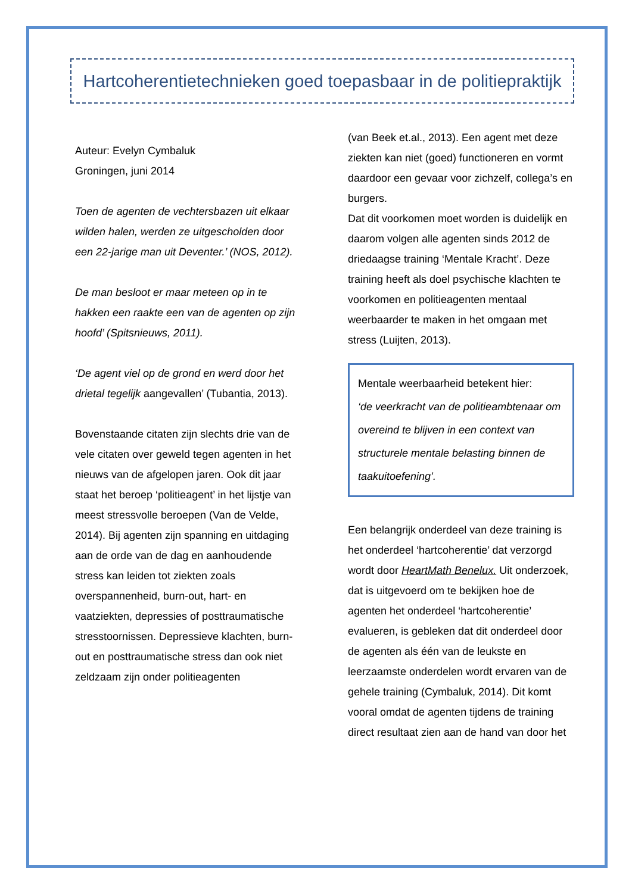Hartcoherentietechnieken goed toepasbaar in de politiepraktijk
Auteur: Evelyn Cymbaluk
Groningen, juni 2014
Toen de agenten de vechtersbazen uit elkaar wilden halen, werden ze uitgescholden door een 22-jarige man uit Deventer.’ (NOS, 2012).
De man besloot er maar meteen op in te hakken een raakte een van de agenten op zijn hoofd’ (Spitsnieuws, 2011).
‘De agent viel op de grond en werd door het drietal tegelijk aangevallen’ (Tubantia, 2013).
Bovenstaande citaten zijn slechts drie van de vele citaten over geweld tegen agenten in het nieuws van de afgelopen jaren. Ook dit jaar staat het beroep ‘politieagent’ in het lijstje van meest stressvolle beroepen (Van de Velde, 2014). Bij agenten zijn spanning en uitdaging aan de orde van de dag en aanhoudende stress kan leiden tot ziekten zoals overspannenheid, burn-out, hart- en vaatziekten, depressies of posttraumatische stresstoornissen. Depressieve klachten, burn-out en posttraumatische stress dan ook niet zeldzaam zijn onder politieagenten
(van Beek et.al., 2013). Een agent met deze ziekten kan niet (goed) functioneren en vormt daardoor een gevaar voor zichzelf, collega’s en burgers.
Dat dit voorkomen moet worden is duidelijk en daarom volgen alle agenten sinds 2012 de driedaagse training ‘Mentale Kracht’. Deze training heeft als doel psychische klachten te voorkomen en politieagenten mentaal weerbaarder te maken in het omgaan met stress (Luijten, 2013).
Mentale weerbaarheid betekent hier:
‘de veerkracht van de politieambtenaar om overeind te blijven in een context van structurele mentale belasting binnen de taakuitoefening’.
Een belangrijk onderdeel van deze training is het onderdeel ‘hartcoherentie’ dat verzorgd wordt door HeartMath Benelux. Uit onderzoek, dat is uitgevoerd om te bekijken hoe de agenten het onderdeel ‘hartcoherentie’ evalueren, is gebleken dat dit onderdeel door de agenten als één van de leukste en leerzaamste onderdelen wordt ervaren van de gehele training (Cymbaluk, 2014). Dit komt vooral omdat de agenten tijdens de training direct resultaat zien aan de hand van door het